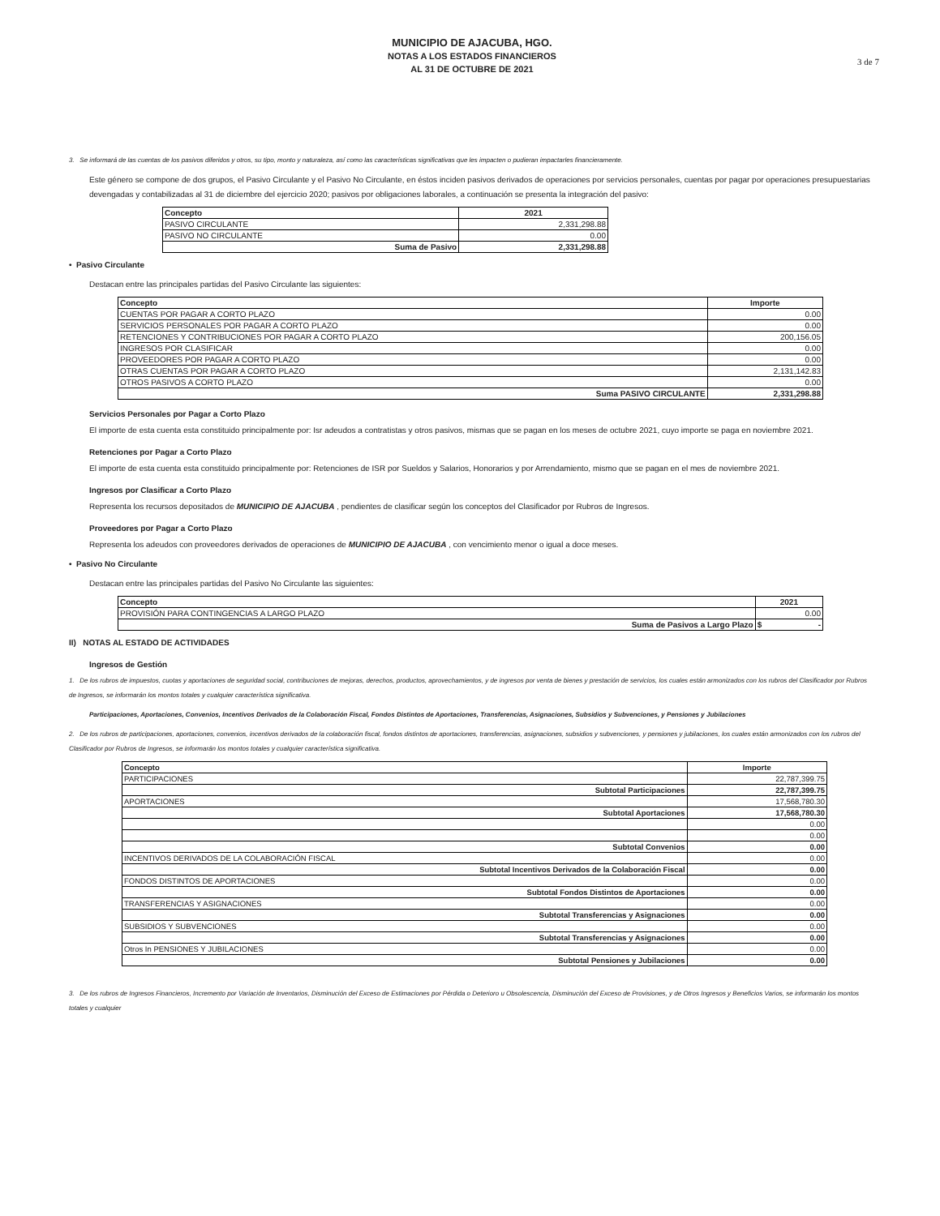3 de 7
MUNICIPIO DE AJACUBA, HGO.
NOTAS A LOS ESTADOS FINANCIEROS
AL 31 DE OCTUBRE DE 2021
3. Se informará de las cuentas de los pasivos diferidos y otros, su tipo, monto y naturaleza, así como las características significativas que les impacten o pudieran impactarles financieramente.
Este género se compone de dos grupos, el Pasivo Circulante y el Pasivo No Circulante, en éstos inciden pasivos derivados de operaciones por servicios personales, cuentas por pagar por operaciones presupuestarias devengadas y contabilizadas al 31 de diciembre del ejercicio 2020; pasivos por obligaciones laborales, a continuación se presenta la integración del pasivo:
| Concepto | 2021 |
| --- | --- |
| PASIVO CIRCULANTE | 2,331,298.88 |
| PASIVO NO CIRCULANTE | 0.00 |
| Suma de Pasivo | 2,331,298.88 |
• Pasivo Circulante
Destacan entre las principales partidas del Pasivo Circulante las siguientes:
| Concepto | Importe |
| --- | --- |
| CUENTAS POR PAGAR A CORTO PLAZO | 0.00 |
| SERVICIOS PERSONALES POR PAGAR A CORTO PLAZO | 0.00 |
| RETENCIONES Y CONTRIBUCIONES POR PAGAR A CORTO PLAZO | 200,156.05 |
| INGRESOS POR CLASIFICAR | 0.00 |
| PROVEEDORES POR PAGAR A CORTO PLAZO | 0.00 |
| OTRAS CUENTAS POR PAGAR A CORTO PLAZO | 2,131,142.83 |
| OTROS PASIVOS A CORTO PLAZO | 0.00 |
| Suma PASIVO CIRCULANTE | 2,331,298.88 |
Servicios Personales por Pagar a Corto Plazo
El importe de esta cuenta esta constituido principalmente por: Isr adeudos a contratistas y otros pasivos, mismas que se pagan en los meses de octubre 2021, cuyo importe se paga en noviembre 2021.
Retenciones por Pagar a Corto Plazo
El importe de esta cuenta esta constituido principalmente por: Retenciones de ISR por Sueldos y Salarios, Honorarios y por Arrendamiento, mismo que se pagan en el mes de noviembre 2021.
Ingresos por Clasificar a Corto Plazo
Representa los recursos depositados de MUNICIPIO DE AJACUBA , pendientes de clasificar según los conceptos del Clasificador por Rubros de Ingresos.
Proveedores por Pagar a Corto Plazo
Representa los adeudos con proveedores derivados de operaciones de MUNICIPIO DE AJACUBA , con vencimiento menor o igual a doce meses.
• Pasivo No Circulante
Destacan entre las principales partidas del Pasivo No Circulante las siguientes:
| Concepto | 2021 |
| --- | --- |
| PROVISIÓN PARA CONTINGENCIAS A LARGO PLAZO | 0.00 |
| Suma de Pasivos a Largo Plazo | $ - |
II) NOTAS AL ESTADO DE ACTIVIDADES
Ingresos de Gestión
1. De los rubros de impuestos, cuotas y aportaciones de seguridad social, contribuciones de mejoras, derechos, productos, aprovechamientos, y de ingresos por venta de bienes y prestación de servicios, los cuales están armonizados con los rubros del Clasificador por Rubros de Ingresos, se informarán los montos totales y cualquier característica significativa.
Participaciones, Aportaciones, Convenios, Incentivos Derivados de la Colaboración Fiscal, Fondos Distintos de Aportaciones, Transferencias, Asignaciones, Subsidios y Subvenciones, y Pensiones y Jubilaciones
2. De los rubros de participaciones, aportaciones, convenios, incentivos derivados de la colaboración fiscal, fondos distintos de aportaciones, transferencias, asignaciones, subsidios y subvenciones, y pensiones y jubilaciones, los cuales están armonizados con los rubros del Clasificador por Rubros de Ingresos, se informarán los montos totales y cualquier característica significativa.
| Concepto | Importe |
| --- | --- |
| PARTICIPACIONES | 22,787,399.75 |
| Subtotal Participaciones | 22,787,399.75 |
| APORTACIONES | 17,568,780.30 |
| Subtotal Aportaciones | 17,568,780.30 |
| | 0.00 |
| | 0.00 |
| Subtotal Convenios | 0.00 |
| INCENTIVOS DERIVADOS DE LA COLABORACIÓN FISCAL | 0.00 |
| Subtotal Incentivos Derivados de la Colaboración Fiscal | 0.00 |
| FONDOS DISTINTOS DE APORTACIONES | 0.00 |
| Subtotal Fondos Distintos de Aportaciones | 0.00 |
| TRANSFERENCIAS Y ASIGNACIONES | 0.00 |
| Subtotal Transferencias y Asignaciones | 0.00 |
| SUBSIDIOS Y SUBVENCIONES | 0.00 |
| Subtotal Transferencias y Asignaciones | 0.00 |
| Otros In PENSIONES Y JUBILACIONES | 0.00 |
| Subtotal Pensiones y Jubilaciones | 0.00 |
3. De los rubros de Ingresos Financieros, Incremento por Variación de Inventarios, Disminución del Exceso de Estimaciones por Pérdida o Deterioro u Obsolescencia, Disminución del Exceso de Provisiones, y de Otros Ingresos y Beneficios Varios, se informarán los montos totales y cualquier